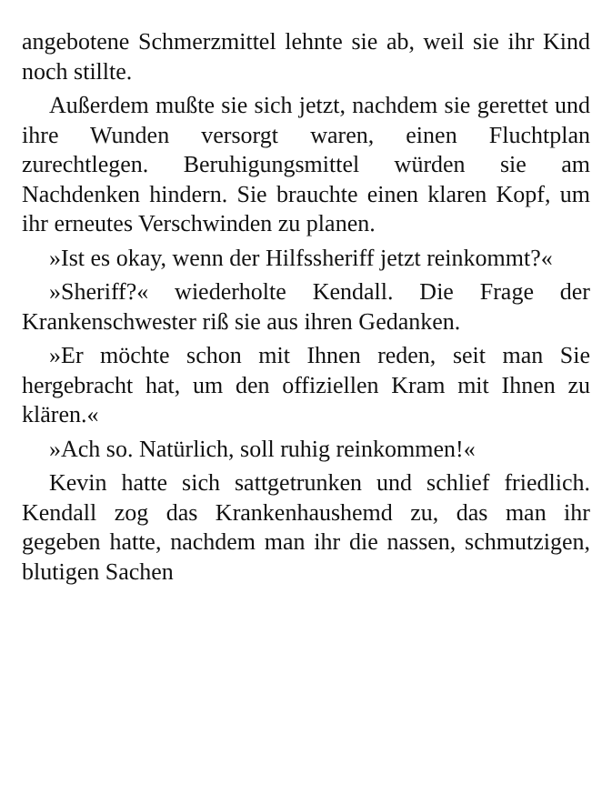angebotene Schmerzmittel lehnte sie ab, weil sie ihr Kind noch stillte.
Außerdem mußte sie sich jetzt, nachdem sie gerettet und ihre Wunden versorgt waren, einen Fluchtplan zurechtlegen. Beruhigungsmittel würden sie am Nachdenken hindern. Sie brauchte einen klaren Kopf, um ihr erneutes Verschwinden zu planen.
»Ist es okay, wenn der Hilfssheriff jetzt reinkommt?«
»Sheriff?« wiederholte Kendall. Die Frage der Krankenschwester riß sie aus ihren Gedanken.
»Er möchte schon mit Ihnen reden, seit man Sie hergebracht hat, um den offiziellen Kram mit Ihnen zu klären.«
»Ach so. Natürlich, soll ruhig reinkommen!«
Kevin hatte sich sattgetrunken und schlief friedlich. Kendall zog das Krankenhaushemd zu, das man ihr gegeben hatte, nachdem man ihr die nassen, schmutzigen, blutigen Sachen